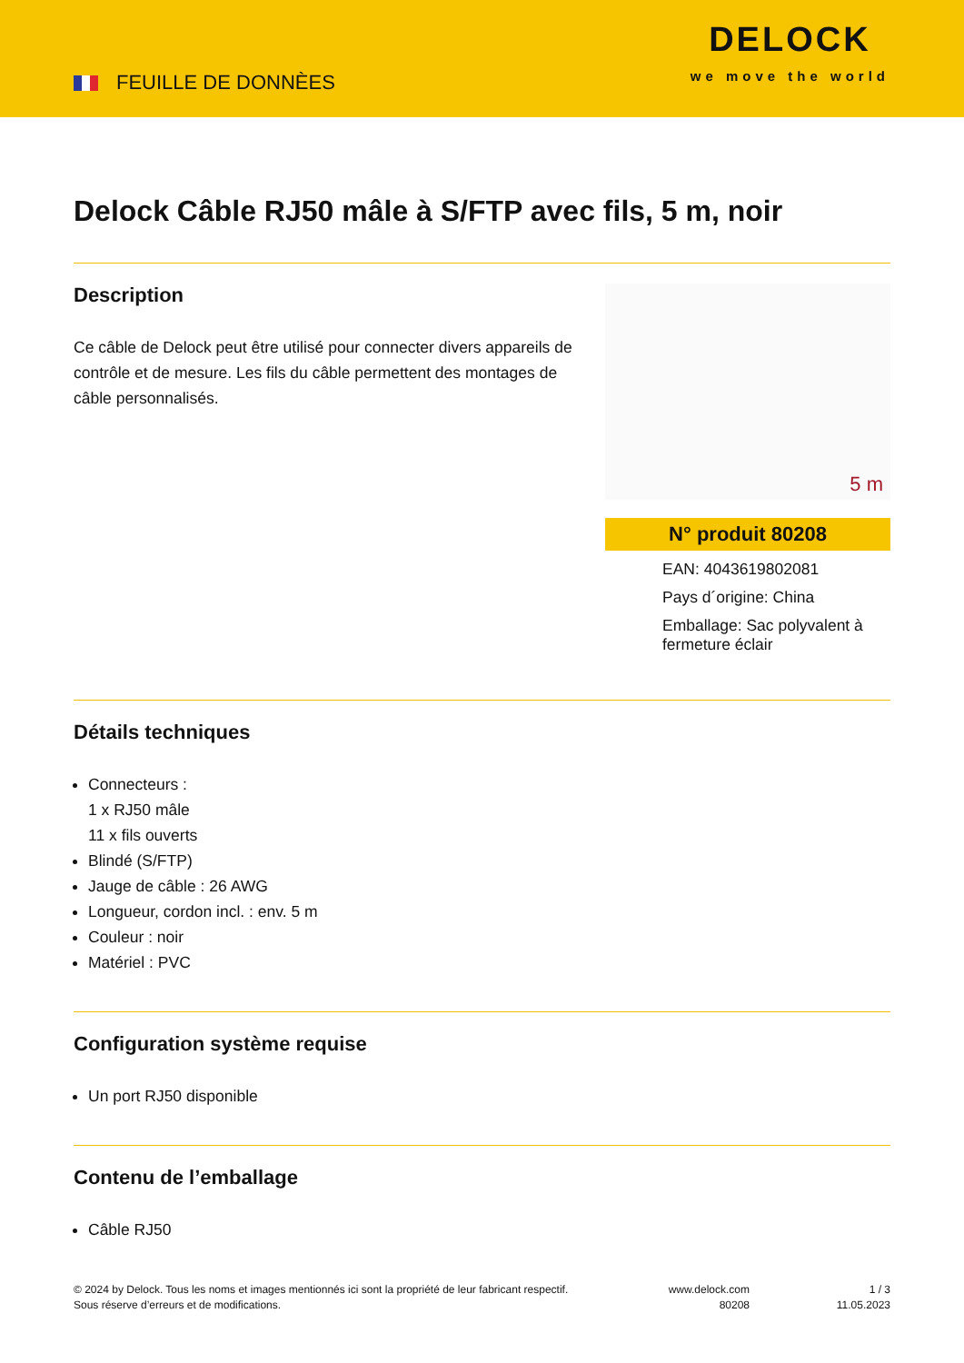FEUILLE DE DONNÈES
DELOCK
we move the world
Delock Câble RJ50 mâle à S/FTP avec fils, 5 m, noir
Description
Ce câble de Delock peut être utilisé pour connecter divers appareils de contrôle et de mesure. Les fils du câble permettent des montages de câble personnalisés.
5 m
N° produit 80208
EAN: 4043619802081
Pays d´origine: China
Emballage: Sac polyvalent à fermeture éclair
Détails techniques
Connecteurs :
1 x RJ50 mâle
11 x fils ouverts
Blindé (S/FTP)
Jauge de câble : 26 AWG
Longueur, cordon incl. : env. 5 m
Couleur : noir
Matériel : PVC
Configuration système requise
Un port RJ50 disponible
Contenu de l’emballage
Câble RJ50
© 2024 by Delock. Tous les noms et images mentionnés ici sont la propriété de leur fabricant respectif.
Sous réserve d’erreurs et de modifications.
www.delock.com
80208
1 / 3
11.05.2023